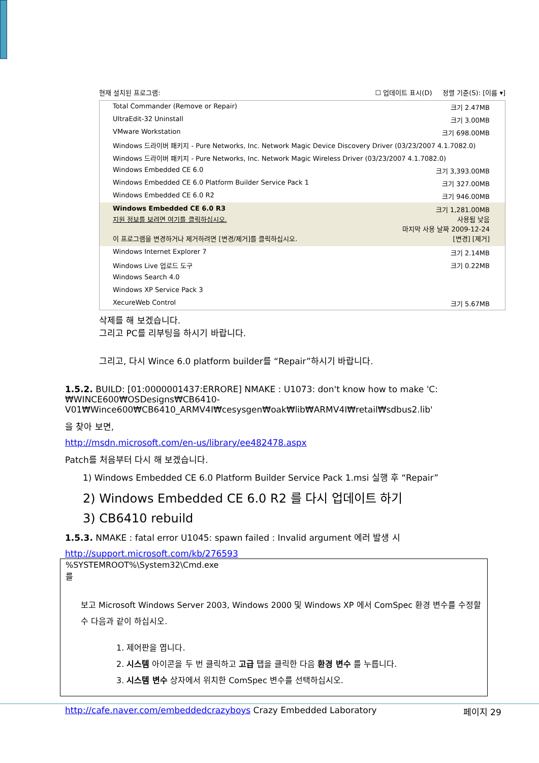현재 설치된 프로그램: ☐ 업데이트 표시(D) 정렬 기준(S): [이름 ▾]
Total Commander (Remove or Repair) 크기 2.47MB
UltraEdit-32 Uninstall 크기 3.00MB
VMware Workstation 크기 698.00MB
Windows 드라이버 패키지 - Pure Networks, Inc. Network Magic Device Discovery Driver (03/23/2007 4.1.7082.0)
Windows 드라이버 패키지 - Pure Networks, Inc. Network Magic Wireless Driver (03/23/2007 4.1.7082.0)
Windows Embedded CE 6.0 크기 3,393.00MB
Windows Embedded CE 6.0 Platform Builder Service Pack 1 크기 327.00MB
Windows Embedded CE 6.0 R2 크기 946.00MB
Windows Embedded CE 6.0 R3 크기 1,281.00MB
지원 정보를 보려면 여기를 클릭하십시오. 사용됨 낮음
마지막 사용 날짜 2009-12-24
이 프로그램을 변경하거나 제거하려면 [변경/제거]를 클릭하십시오. [변경] [제거]
Windows Internet Explorer 7 크기 2.14MB
Windows Live 업로드 도구 크기 0.22MB
Windows Search 4.0
Windows XP Service Pack 3
XecureWeb Control 크기 5.67MB
삭제를 해 보겠습니다.
그리고 PC를 리부팅을 하시기 바랍니다.
그리고, 다시 Wince 6.0 platform builder를 “Repair”하시기 바랍니다.
1.5.2. BUILD: [01:0000001437:ERRORE] NMAKE : U1073: don't know how to make 'C:₩WINCE600₩OSDesigns₩CB6410-V01₩Wince600₩CB6410_ARMV4I₩cesysgen₩oak₩lib₩ARMV4I₩retail₩sdbus2.lib'
을 찾아 보면,
http://msdn.microsoft.com/en-us/library/ee482478.aspx
Patch를 처음부터 다시 해 보겠습니다.
1) Windows Embedded CE 6.0 Platform Builder Service Pack 1.msi 실행 후 “Repair”
2) Windows Embedded CE 6.0 R2 를 다시 업데이트 하기
3) CB6410 rebuild
1.5.3. NMAKE : fatal error U1045: spawn failed : Invalid argument 에러 발생 시
http://support.microsoft.com/kb/276593
%SYSTEMROOT%\System32\Cmd.exe
를
보고 Microsoft Windows Server 2003, Windows 2000 및 Windows XP 에서 ComSpec 환경 변수를 수정할 수 다음과 같이 하십시오.
1. 제어판을 엽니다.
2. 시스템 아이콘을 두 번 클릭하고 고급 탭을 클릭한 다음 환경 변수 를 누릅니다.
3. 시스템 변수 상자에서 위치한 ComSpec 변수를 선택하십시오.
http://cafe.naver.com/embeddedcrazyboys Crazy Embedded Laboratory 페이지 29